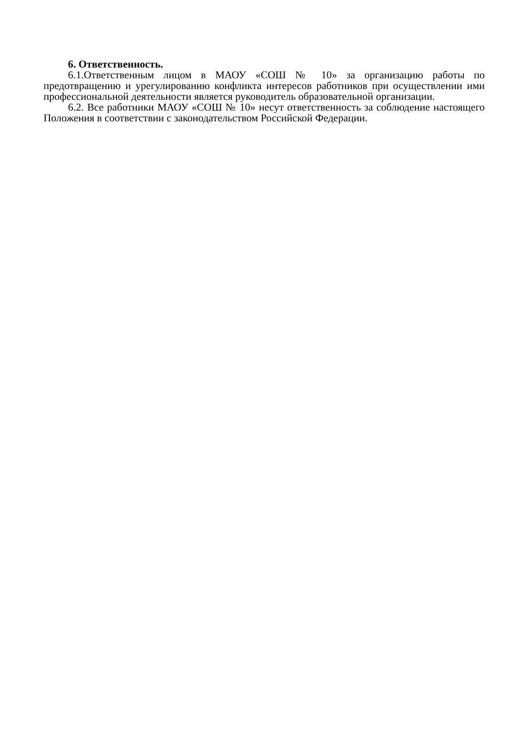6. Ответственность.
6.1.Ответственным лицом в МАОУ «СОШ № 10» за организацию работы по предотвращению и урегулированию конфликта интересов работников при осуществлении ими профессиональной деятельности является руководитель образовательной организации.
6.2. Все работники МАОУ «СОШ № 10» несут ответственность за соблюдение настоящего Положения в соответствии с законодательством Российской Федерации.